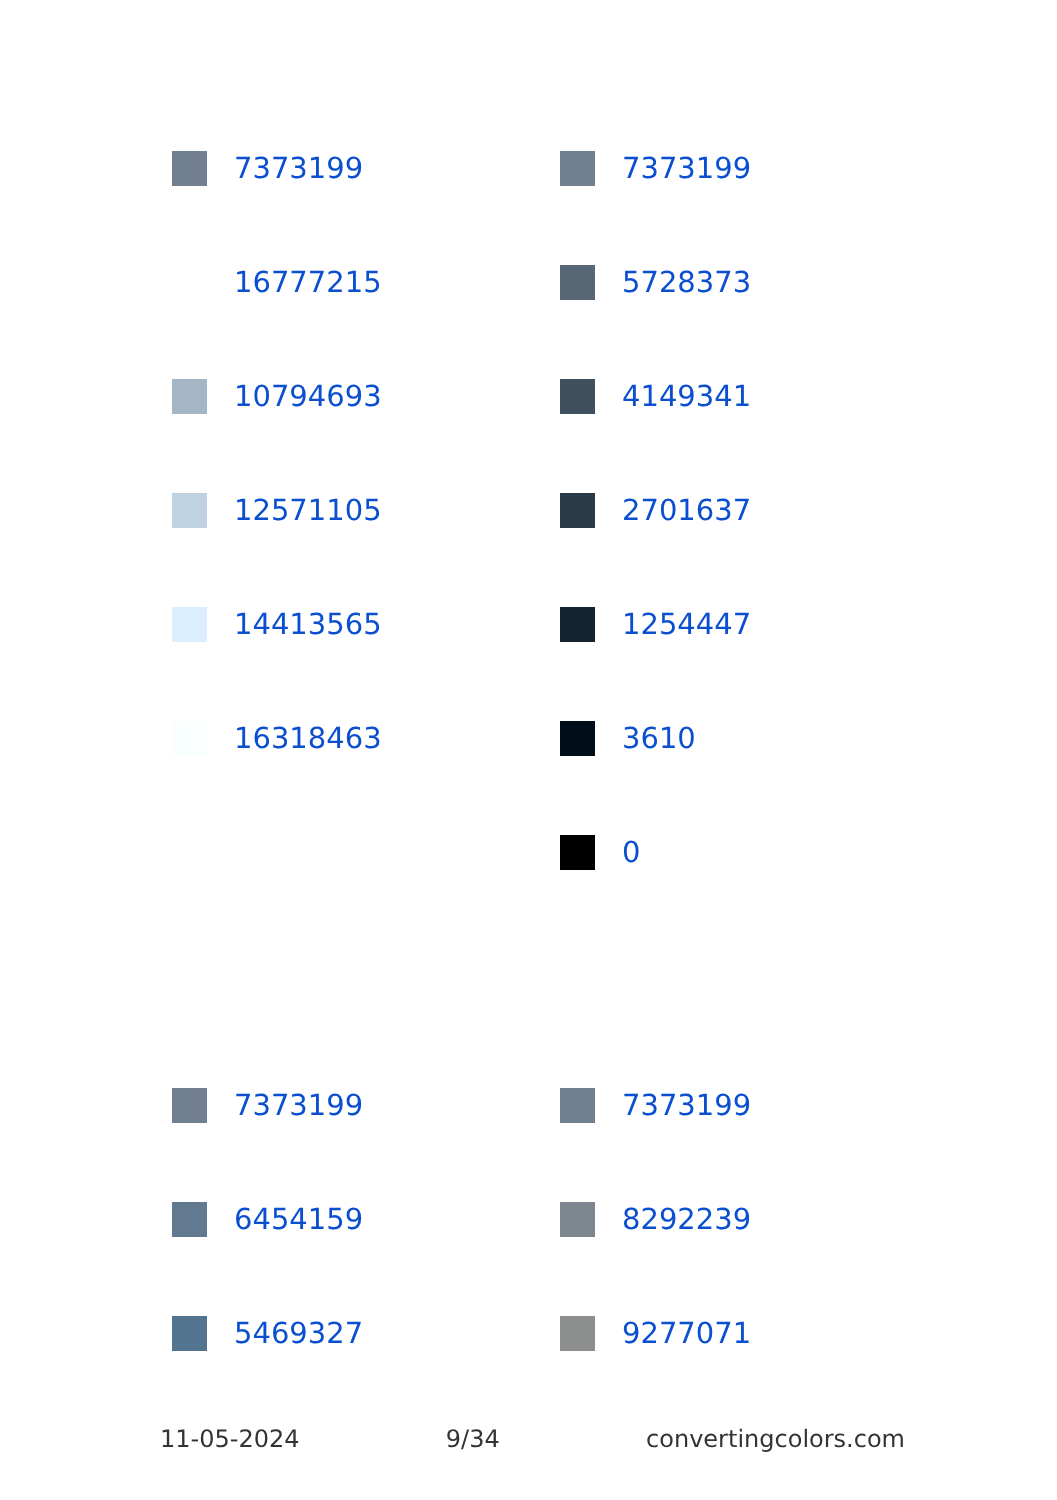7373199
16777215
10794693
12571105
14413565
16318463
7373199
5728373
4149341
2701637
1254447
3610
0
7373199
6454159
5469327
7373199
8292239
9277071
11-05-2024 9/34 convertingcolors.com